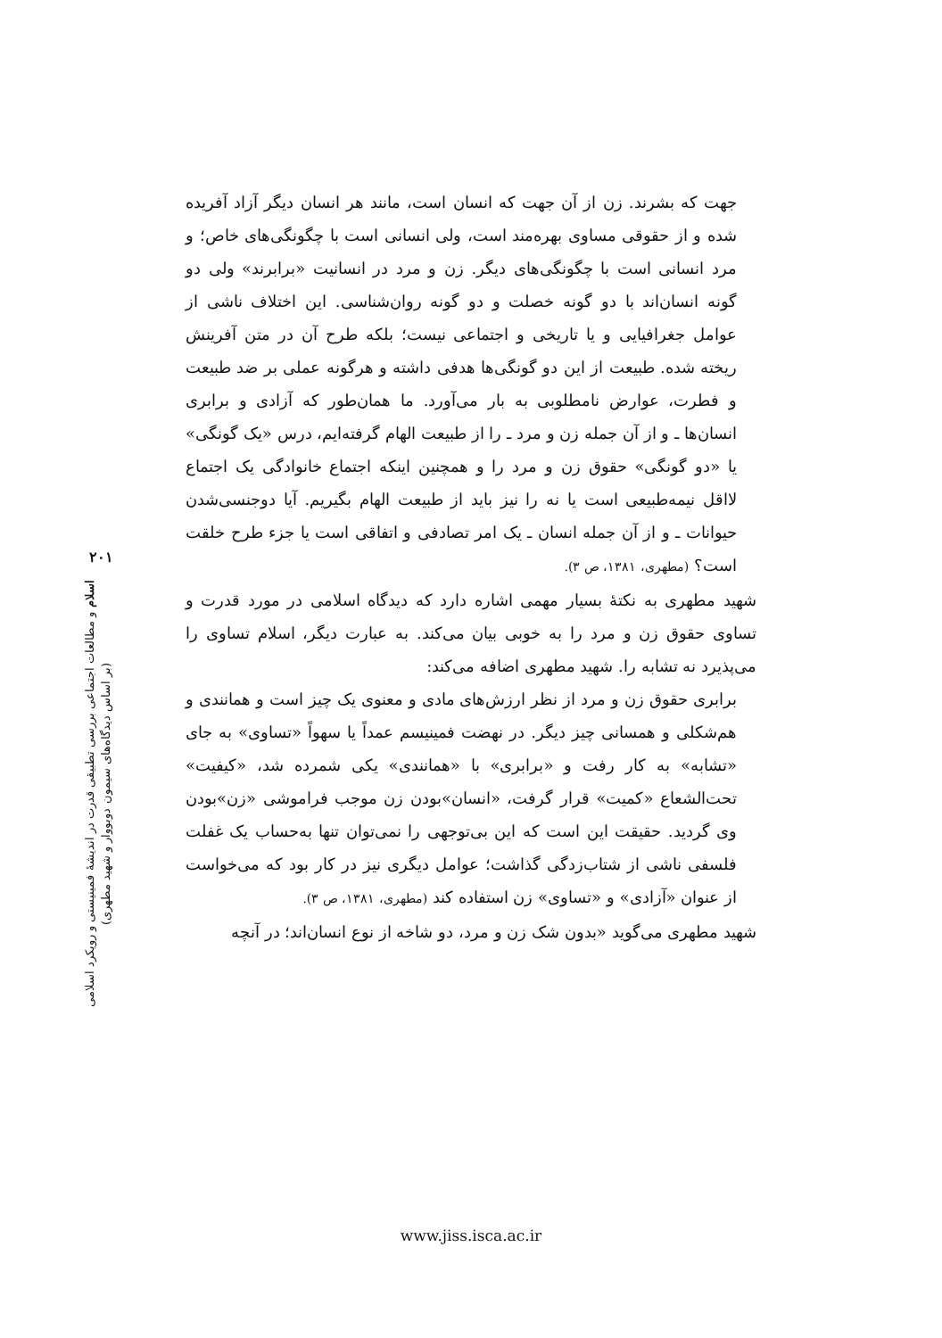۲۰۱
اسلام و مطالعات اجتماعی بررسی تطبیقی قدرت در اندیشهٔ فمینیستی و رویکرد اسلامی
(بر اساس دیدگاه‌های سیمون دوبووار و شهید مطهری)
جهت که بشرند. زن از آن جهت که انسان است، مانند هر انسان دیگر آزاد آفریده شده و از حقوقی مساوی بهره‌مند است، ولی انسانی است با چگونگی‌های خاص؛ و مرد انسانی است با چگونگی‌های دیگر. زن و مرد در انسانیت «برابرند» ولی دو گونه انسان‌اند با دو گونه خصلت و دو گونه روان‌شناسی. این اختلاف ناشی از عوامل جغرافیایی و یا تاریخی و اجتماعی نیست؛ بلکه طرح آن در متن آفرینش ریخته شده. طبیعت از این دو گونگی‌ها هدفی داشته و هرگونه عملی بر ضد طبیعت و فطرت، عوارض نامطلوبی به بار می‌آورد. ما همان‌طور که آزادی و برابری انسان‌ها ـ و از آن جمله زن و مرد ـ را از طبیعت الهام گرفته‌ایم، درس «یک گونگی» یا «دو گونگی» حقوق زن و مرد را و همچنین اینکه اجتماع خانوادگی یک اجتماع لااقل نیمه‌طبیعی است یا نه را نیز باید از طبیعت الهام بگیریم. آیا دوجنسی‌شدن حیوانات ـ و از آن جمله انسان ـ یک امر تصادفی و اتفاقی است یا جزء طرح خلقت است؟ (مطهری، ۱۳۸۱، ص ۳).
شهید مطهری به نکتهٔ بسیار مهمی اشاره دارد که دیدگاه اسلامی در مورد قدرت و تساوی حقوق زن و مرد را به خوبی بیان می‌کند. به عبارت دیگر، اسلام تساوی را می‌پذیرد نه تشابه را. شهید مطهری اضافه می‌کند:
برابری حقوق زن و مرد از نظر ارزش‌های مادی و معنوی یک چیز است و همانندی و هم‌شکلی و همسانی چیز دیگر. در نهضت فمینیسم عمداً یا سهواً «تساوی» به جای «تشابه» به کار رفت و «برابری» با «همانندی» یکی شمرده شد، «کیفیت» تحت‌الشعاع «کمیت» قرار گرفت، «انسان»بودن زن موجب فراموشی «زن»بودن وی گردید. حقیقت این است که این بی‌توجهی را نمی‌توان تنها به‌حساب یک غفلت فلسفی ناشی از شتاب‌زدگی گذاشت؛ عوامل دیگری نیز در کار بود که می‌خواست از عنوان «آزادی» و «تساوی» زن استفاده کند (مطهری، ۱۳۸۱، ص ۳).
شهید مطهری می‌گوید «بدون شک زن و مرد، دو شاخه از نوع انسان‌اند؛ در آنچه
www.jiss.isca.ac.ir